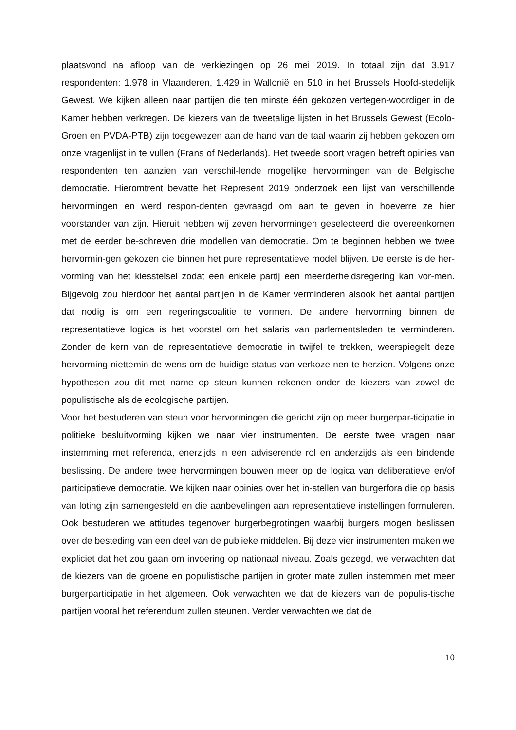plaatsvond na afloop van de verkiezingen op 26 mei 2019. In totaal zijn dat 3.917 respondenten: 1.978 in Vlaanderen, 1.429 in Wallonië en 510 in het Brussels Hoofd-stedelijk Gewest. We kijken alleen naar partijen die ten minste één gekozen vertegen-woordiger in de Kamer hebben verkregen. De kiezers van de tweetalige lijsten in het Brussels Gewest (Ecolo-Groen en PVDA-PTB) zijn toegewezen aan de hand van de taal waarin zij hebben gekozen om onze vragenlijst in te vullen (Frans of Nederlands). Het tweede soort vragen betreft opinies van respondenten ten aanzien van verschil-lende mogelijke hervormingen van de Belgische democratie. Hieromtrent bevatte het Represent 2019 onderzoek een lijst van verschillende hervormingen en werd respon-denten gevraagd om aan te geven in hoeverre ze hier voorstander van zijn. Hieruit hebben wij zeven hervormingen geselecteerd die overeenkomen met de eerder be-schreven drie modellen van democratie. Om te beginnen hebben we twee hervormin-gen gekozen die binnen het pure representatieve model blijven. De eerste is de her-vorming van het kiesstelsel zodat een enkele partij een meerderheidsregering kan vor-men. Bijgevolg zou hierdoor het aantal partijen in de Kamer verminderen alsook het aantal partijen dat nodig is om een regeringscoalitie te vormen. De andere hervorming binnen de representatieve logica is het voorstel om het salaris van parlementsleden te verminderen. Zonder de kern van de representatieve democratie in twijfel te trekken, weerspiegelt deze hervorming niettemin de wens om de huidige status van verkoze-nen te herzien. Volgens onze hypothesen zou dit met name op steun kunnen rekenen onder de kiezers van zowel de populistische als de ecologische partijen.
Voor het bestuderen van steun voor hervormingen die gericht zijn op meer burgerpar-ticipatie in politieke besluitvorming kijken we naar vier instrumenten. De eerste twee vragen naar instemming met referenda, enerzijds in een adviserende rol en anderzijds als een bindende beslissing. De andere twee hervormingen bouwen meer op de logica van deliberatieve en/of participatieve democratie. We kijken naar opinies over het in-stellen van burgerfora die op basis van loting zijn samengesteld en die aanbevelingen aan representatieve instellingen formuleren. Ook bestuderen we attitudes tegenover burgerbegrotingen waarbij burgers mogen beslissen over de besteding van een deel van de publieke middelen. Bij deze vier instrumenten maken we expliciet dat het zou gaan om invoering op nationaal niveau. Zoals gezegd, we verwachten dat de kiezers van de groene en populistische partijen in groter mate zullen instemmen met meer burgerparticipatie in het algemeen. Ook verwachten we dat de kiezers van de populis-tische partijen vooral het referendum zullen steunen. Verder verwachten we dat de
10